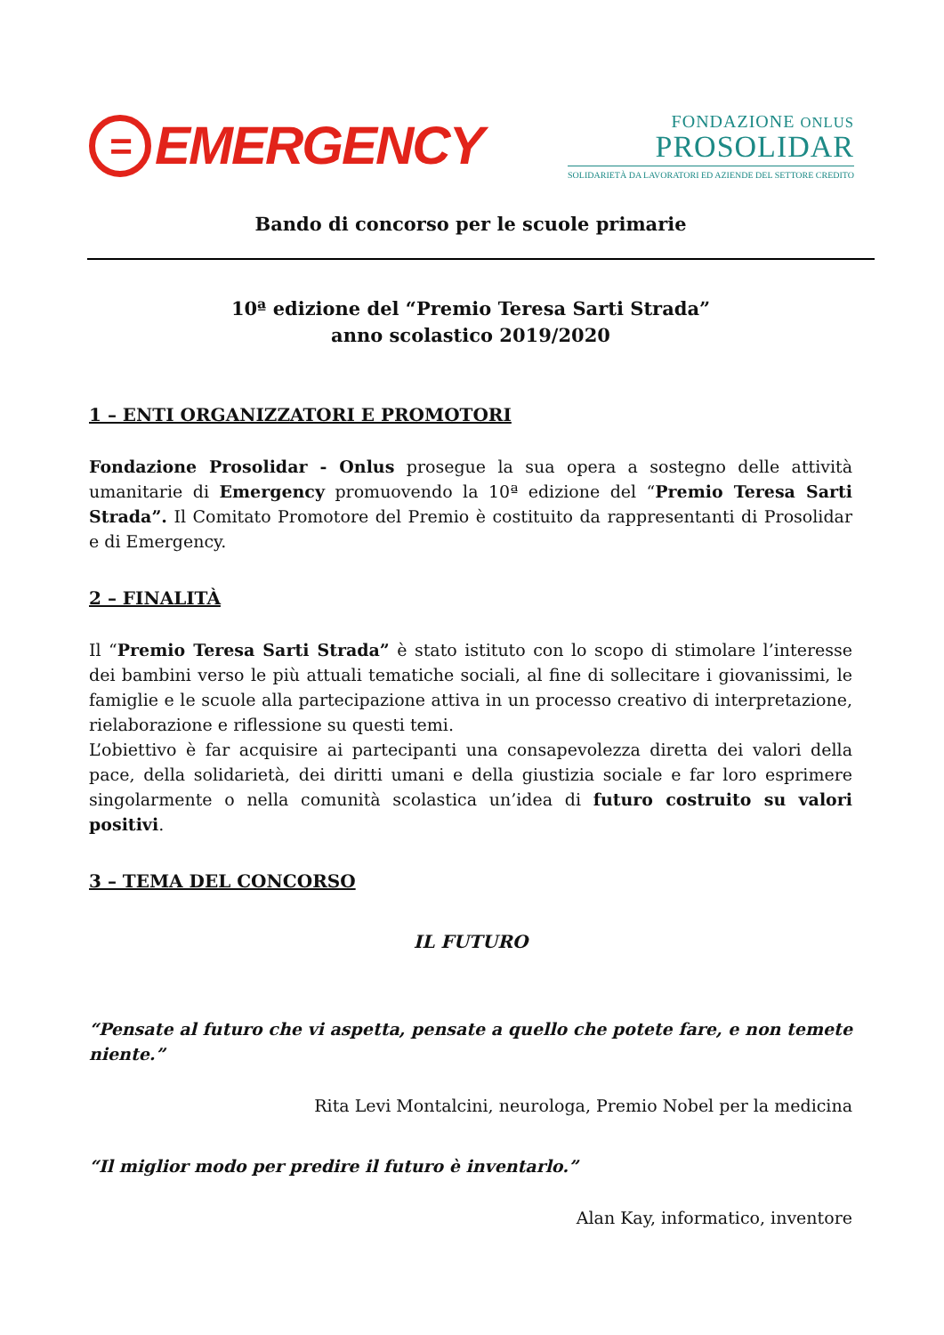=
EMERGENCY
FONDAZIONE ONLUS
PROSOLIDAR
SOLIDARIETÀ DA LAVORATORI ED AZIENDE DEL SETTORE CREDITO
Bando di concorso per le scuole primarie
10ª edizione del “Premio Teresa Sarti Strada”
anno scolastico 2019/2020
1 – ENTI ORGANIZZATORI E PROMOTORI
Fondazione Prosolidar - Onlus prosegue la sua opera a sostegno delle attività umanitarie di Emergency promuovendo la 10ª edizione del “Premio Teresa Sarti Strada”. Il Comitato Promotore del Premio è costituito da rappresentanti di Prosolidar e di Emergency.
2 – FINALITÀ
Il “Premio Teresa Sarti Strada” è stato istituto con lo scopo di stimolare l’interesse dei bambini verso le più attuali tematiche sociali, al fine di sollecitare i giovanissimi, le famiglie e le scuole alla partecipazione attiva in un processo creativo di interpretazione, rielaborazione e riflessione su questi temi.
L’obiettivo è far acquisire ai partecipanti una consapevolezza diretta dei valori della pace, della solidarietà, dei diritti umani e della giustizia sociale e far loro esprimere singolarmente o nella comunità scolastica un’idea di futuro costruito su valori positivi.
3 – TEMA DEL CONCORSO
IL FUTURO
“Pensate al futuro che vi aspetta, pensate a quello che potete fare, e non temete niente.”
Rita Levi Montalcini, neurologa, Premio Nobel per la medicina
“Il miglior modo per predire il futuro è inventarlo.”
Alan Kay, informatico, inventore